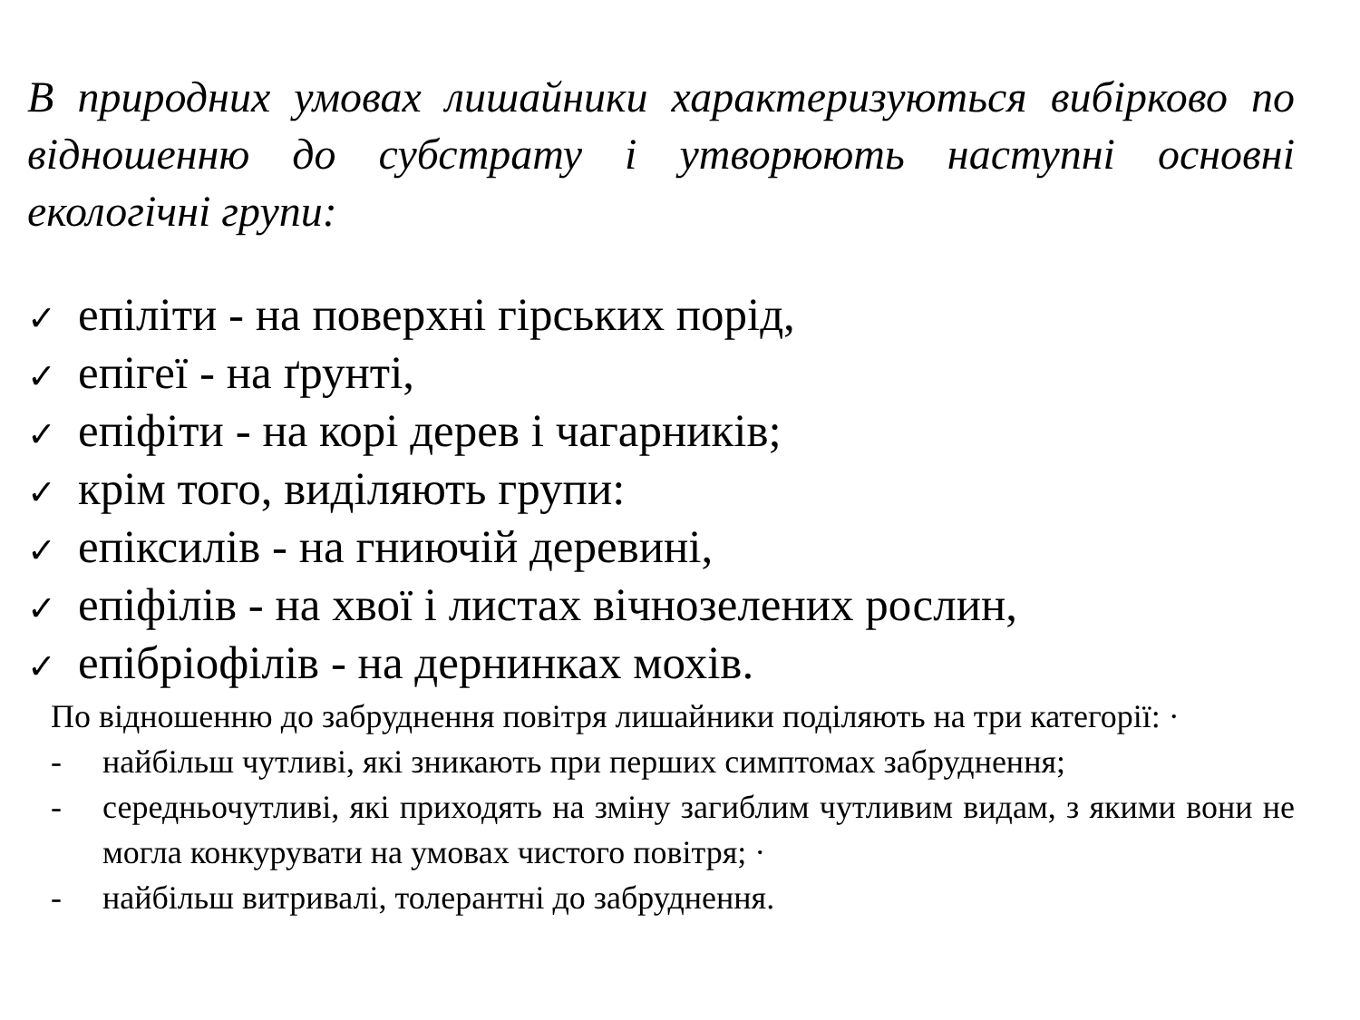В природних умовах лишайники характеризуються вибірково по відношенню до субстрату і утворюють наступні основні екологічні групи:
✓ епіліти - на поверхні гірських порід,
✓ епігеї - на ґрунті,
✓ епіфіти - на корі дерев і чагарників;
✓ крім того, виділяють групи:
✓ епіксилів - на гниючій деревині,
✓ епіфілів - на хвої і листах вічнозелених рослин,
✓ епібріофілів - на дернинках мохів.
По відношенню до забруднення повітря лишайники поділяють на три категорії: ·
- найбільш чутливі, які зникають при перших симптомах забруднення;
- середньочутливі, які приходять на зміну загиблим чутливим видам, з якими вони не могла конкурувати на умовах чистого повітря; ·
- найбільш витривалі, толерантні до забруднення.